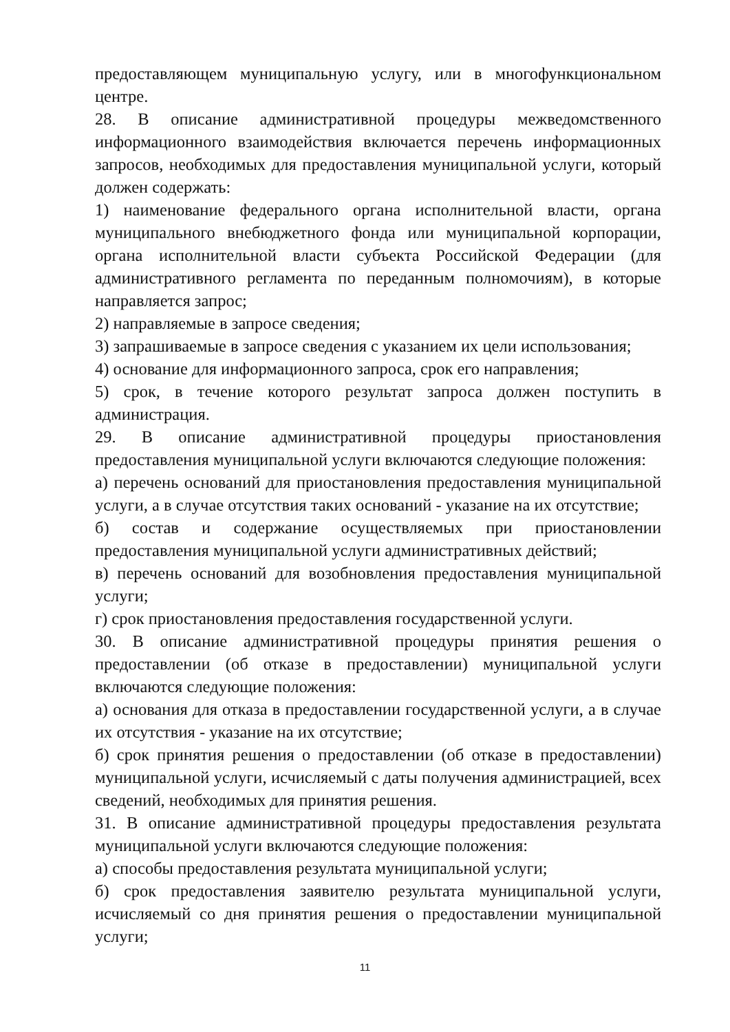предоставляющем муниципальную услугу, или в многофункциональном центре.
28. В описание административной процедуры межведомственного информационного взаимодействия включается перечень информационных запросов, необходимых для предоставления муниципальной услуги, который должен содержать:
1) наименование федерального органа исполнительной власти, органа муниципального внебюджетного фонда или муниципальной корпорации, органа исполнительной власти субъекта Российской Федерации (для административного регламента по переданным полномочиям), в которые направляется запрос;
2) направляемые в запросе сведения;
3) запрашиваемые в запросе сведения с указанием их цели использования;
4) основание для информационного запроса, срок его направления;
5) срок, в течение которого результат запроса должен поступить в администрация.
29. В описание административной процедуры приостановления предоставления муниципальной услуги включаются следующие положения:
а) перечень оснований для приостановления предоставления муниципальной услуги, а в случае отсутствия таких оснований - указание на их отсутствие;
б) состав и содержание осуществляемых при приостановлении предоставления муниципальной услуги административных действий;
в) перечень оснований для возобновления предоставления муниципальной услуги;
г) срок приостановления предоставления государственной услуги.
30. В описание административной процедуры принятия решения о предоставлении (об отказе в предоставлении) муниципальной услуги включаются следующие положения:
а) основания для отказа в предоставлении государственной услуги, а в случае их отсутствия - указание на их отсутствие;
б) срок принятия решения о предоставлении (об отказе в предоставлении) муниципальной услуги, исчисляемый с даты получения администрацией, всех сведений, необходимых для принятия решения.
31. В описание административной процедуры предоставления результата муниципальной услуги включаются следующие положения:
а) способы предоставления результата муниципальной услуги;
б) срок предоставления заявителю результата муниципальной услуги, исчисляемый со дня принятия решения о предоставлении муниципальной услуги;
11